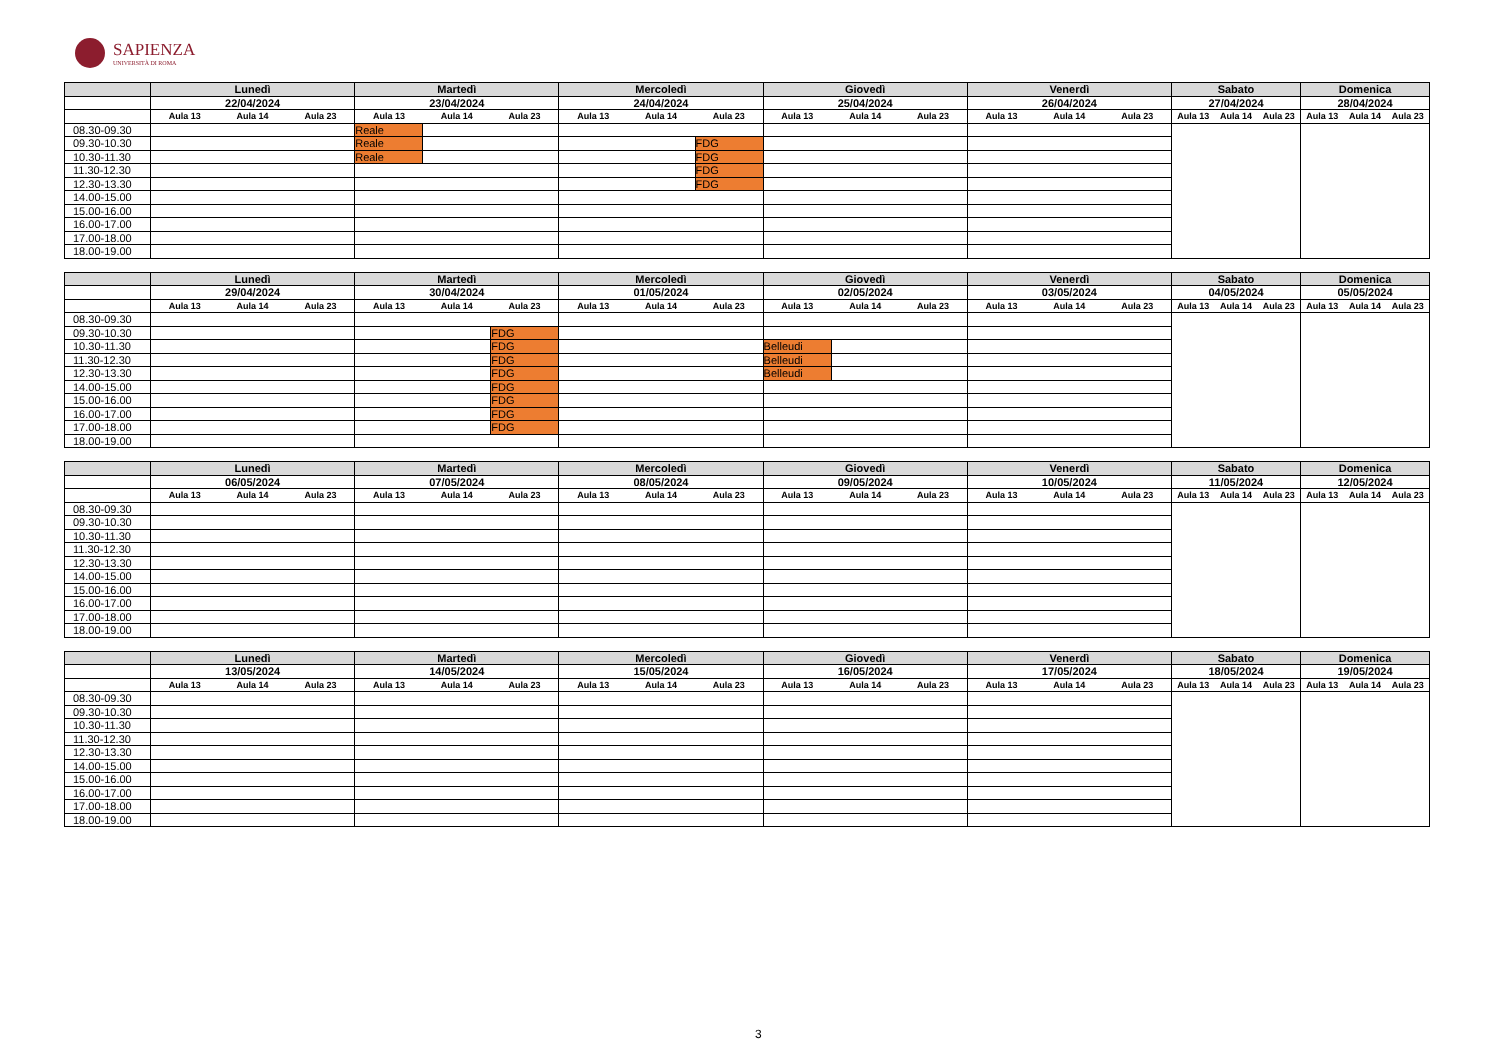SAPIENZA
UNIVERSITÀ DI ROMA
| | Lunedì | | | Martedì | | | Mercoledì | | | Giovedì | | | Venerdì | | | Sabato | | | Domenica | | |
| --- | --- | --- | --- | --- | --- | --- | --- | --- | --- | --- | --- | --- | --- | --- | --- | --- | --- | --- | --- | --- | --- |
| | 22/04/2024 | | | 23/04/2024 | | | 24/04/2024 | | | 25/04/2024 | | | 26/04/2024 | | | 27/04/2024 | | | 28/04/2024 | | |
| | Aula 13 | Aula 14 | Aula 23 | Aula 13 | Aula 14 | Aula 23 | Aula 13 | Aula 14 | Aula 23 | Aula 13 | Aula 14 | Aula 23 | Aula 13 | Aula 14 | Aula 23 | Aula 13 | Aula 14 | Aula 23 | Aula 13 | Aula 14 | Aula 23 |
| 08.30-09.30 | | | | Reale | | | | | | | | | | | | | | | | | |
| 09.30-10.30 | | | | Reale | | | | | FDG | | | | | | | | | | | | |
| 10.30-11.30 | | | | Reale | | | | | FDG | | | | | | | | | | | | |
| 11.30-12.30 | | | | | | | | | FDG | | | | | | | | | | | | |
| 12.30-13.30 | | | | | | | | | FDG | | | | | | | | | | | | |
| 14.00-15.00 | | | | | | | | | | | | | | | | | | | | | |
| 15.00-16.00 | | | | | | | | | | | | | | | | | | | | | |
| 16.00-17.00 | | | | | | | | | | | | | | | | | | | | | |
| 17.00-18.00 | | | | | | | | | | | | | | | | | | | | | |
| 18.00-19.00 | | | | | | | | | | | | | | | | | | | | | |
| | Lunedì | | | Martedì | | | Mercoledì | | | Giovedì | | | Venerdì | | | Sabato | | | Domenica | | |
| --- | --- | --- | --- | --- | --- | --- | --- | --- | --- | --- | --- | --- | --- | --- | --- | --- | --- | --- | --- | --- | --- |
| | 29/04/2024 | | | 30/04/2024 | | | 01/05/2024 | | | 02/05/2024 | | | 03/05/2024 | | | 04/05/2024 | | | 05/05/2024 | | |
| | Aula 13 | Aula 14 | Aula 23 | Aula 13 | Aula 14 | Aula 23 | Aula 13 | Aula 14 | Aula 23 | Aula 13 | Aula 14 | Aula 23 | Aula 13 | Aula 14 | Aula 23 | Aula 13 | Aula 14 | Aula 23 | Aula 13 | Aula 14 | Aula 23 |
| 08.30-09.30 | | | | | | | | | | | | | | | | | | | | | |
| 09.30-10.30 | | | | | | FDG | | | | | | | | | | | | | | | |
| 10.30-11.30 | | | | | | FDG | | | | Belleudi | | | | | | | | | | | |
| 11.30-12.30 | | | | | | FDG | | | | Belleudi | | | | | | | | | | | |
| 12.30-13.30 | | | | | | FDG | | | | Belleudi | | | | | | | | | | | |
| 14.00-15.00 | | | | | | FDG | | | | | | | | | | | | | | | |
| 15.00-16.00 | | | | | | FDG | | | | | | | | | | | | | | | |
| 16.00-17.00 | | | | | | FDG | | | | | | | | | | | | | | | |
| 17.00-18.00 | | | | | | FDG | | | | | | | | | | | | | | | |
| 18.00-19.00 | | | | | | | | | | | | | | | | | | | | | |
| | Lunedì | | | Martedì | | | Mercoledì | | | Giovedì | | | Venerdì | | | Sabato | | | Domenica | | |
| --- | --- | --- | --- | --- | --- | --- | --- | --- | --- | --- | --- | --- | --- | --- | --- | --- | --- | --- | --- | --- | --- |
| | 06/05/2024 | | | 07/05/2024 | | | 08/05/2024 | | | 09/05/2024 | | | 10/05/2024 | | | 11/05/2024 | | | 12/05/2024 | | |
| | Aula 13 | Aula 14 | Aula 23 | Aula 13 | Aula 14 | Aula 23 | Aula 13 | Aula 14 | Aula 23 | Aula 13 | Aula 14 | Aula 23 | Aula 13 | Aula 14 | Aula 23 | Aula 13 | Aula 14 | Aula 23 | Aula 13 | Aula 14 | Aula 23 |
| 08.30-09.30 | | | | | | | | | | | | | | | | | | | | | |
| 09.30-10.30 | | | | | | | | | | | | | | | | | | | | | |
| 10.30-11.30 | | | | | | | | | | | | | | | | | | | | | |
| 11.30-12.30 | | | | | | | | | | | | | | | | | | | | | |
| 12.30-13.30 | | | | | | | | | | | | | | | | | | | | | |
| 14.00-15.00 | | | | | | | | | | | | | | | | | | | | | |
| 15.00-16.00 | | | | | | | | | | | | | | | | | | | | | |
| 16.00-17.00 | | | | | | | | | | | | | | | | | | | | | |
| 17.00-18.00 | | | | | | | | | | | | | | | | | | | | | |
| 18.00-19.00 | | | | | | | | | | | | | | | | | | | | | |
| | Lunedì | | | Martedì | | | Mercoledì | | | Giovedì | | | Venerdì | | | Sabato | | | Domenica | | |
| --- | --- | --- | --- | --- | --- | --- | --- | --- | --- | --- | --- | --- | --- | --- | --- | --- | --- | --- | --- | --- | --- |
| | 13/05/2024 | | | 14/05/2024 | | | 15/05/2024 | | | 16/05/2024 | | | 17/05/2024 | | | 18/05/2024 | | | 19/05/2024 | | |
| | Aula 13 | Aula 14 | Aula 23 | Aula 13 | Aula 14 | Aula 23 | Aula 13 | Aula 14 | Aula 23 | Aula 13 | Aula 14 | Aula 23 | Aula 13 | Aula 14 | Aula 23 | Aula 13 | Aula 14 | Aula 23 | Aula 13 | Aula 14 | Aula 23 |
| 08.30-09.30 | | | | | | | | | | | | | | | | | | | | | |
| 09.30-10.30 | | | | | | | | | | | | | | | | | | | | | |
| 10.30-11.30 | | | | | | | | | | | | | | | | | | | | | |
| 11.30-12.30 | | | | | | | | | | | | | | | | | | | | | |
| 12.30-13.30 | | | | | | | | | | | | | | | | | | | | | |
| 14.00-15.00 | | | | | | | | | | | | | | | | | | | | | |
| 15.00-16.00 | | | | | | | | | | | | | | | | | | | | | |
| 16.00-17.00 | | | | | | | | | | | | | | | | | | | | | |
| 17.00-18.00 | | | | | | | | | | | | | | | | | | | | | |
| 18.00-19.00 | | | | | | | | | | | | | | | | | | | | | |
3